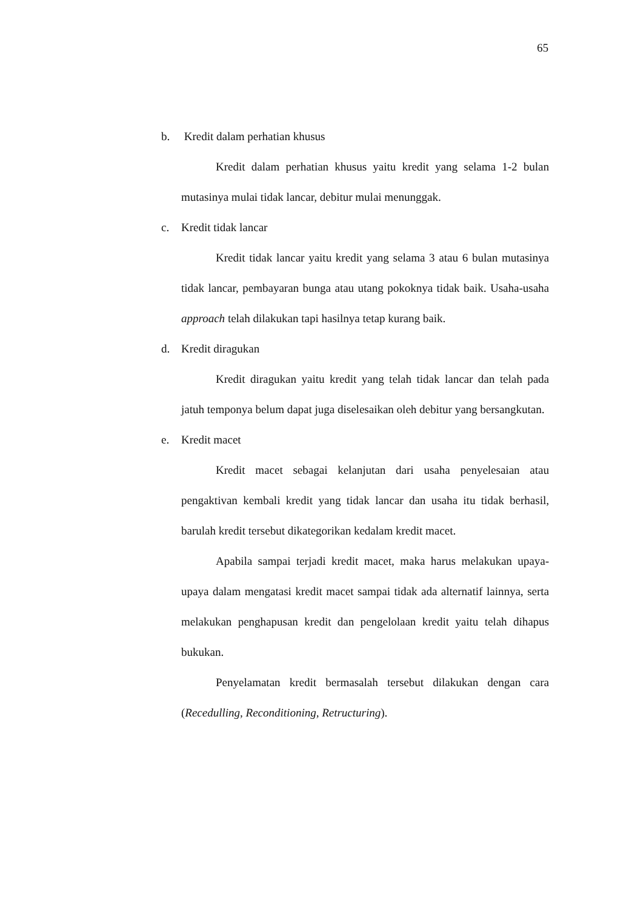65
b. Kredit dalam perhatian khusus
Kredit dalam perhatian khusus yaitu kredit yang selama 1-2 bulan mutasinya mulai tidak lancar, debitur mulai menunggak.
c. Kredit tidak lancar
Kredit tidak lancar yaitu kredit yang selama 3 atau 6 bulan mutasinya tidak lancar, pembayaran bunga atau utang pokoknya tidak baik. Usaha-usaha approach telah dilakukan tapi hasilnya tetap kurang baik.
d. Kredit diragukan
Kredit diragukan yaitu kredit yang telah tidak lancar dan telah pada jatuh temponya belum dapat juga diselesaikan oleh debitur yang bersangkutan.
e. Kredit macet
Kredit macet sebagai kelanjutan dari usaha penyelesaian atau pengaktivan kembali kredit yang tidak lancar dan usaha itu tidak berhasil, barulah kredit tersebut dikategorikan kedalam kredit macet.
Apabila sampai terjadi kredit macet, maka harus melakukan upaya-upaya dalam mengatasi kredit macet sampai tidak ada alternatif lainnya, serta melakukan penghapusan kredit dan pengelolaan kredit yaitu telah dihapus bukukan.
Penyelamatan kredit bermasalah tersebut dilakukan dengan cara (Recedulling, Reconditioning, Retructuring).